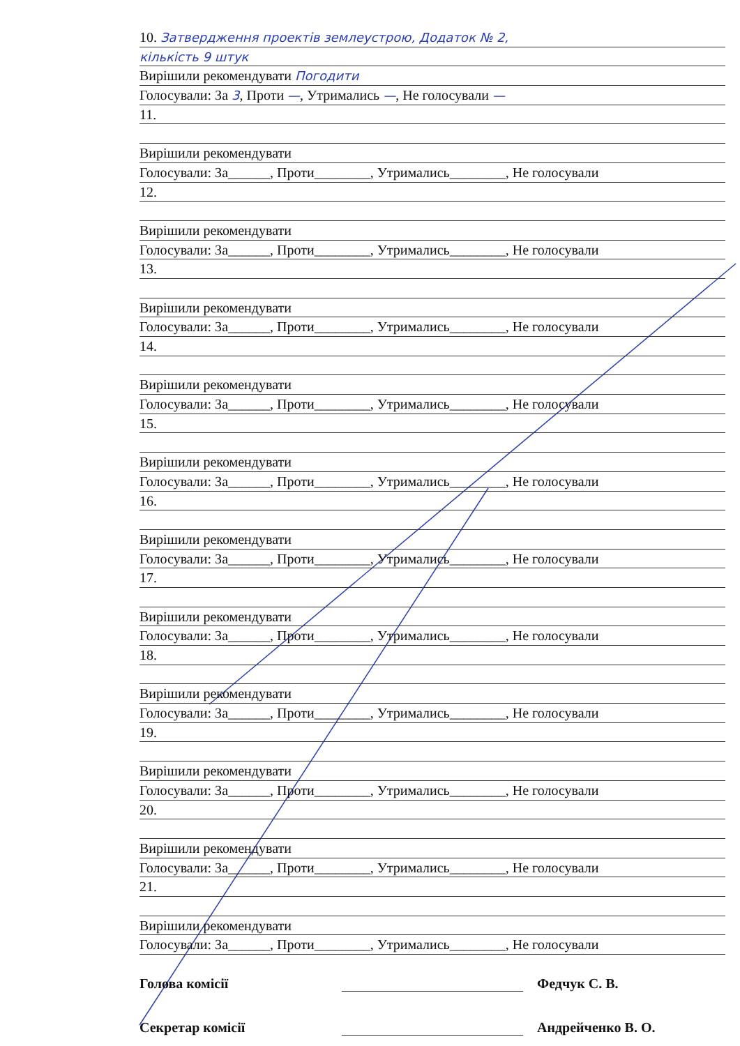10. Затвердження проектів землеустрою, Додаток № 2,
кількість 9 штук
Вирішили рекомендувати Погодити
Голосували: За 3, Проти —, Утримались —, Не голосували —
11.
Вирішили рекомендувати
Голосували: За______, Проти________, Утримались________, Не голосували
12.
Вирішили рекомендувати
Голосували: За______, Проти________, Утримались________, Не голосували
13.
Вирішили рекомендувати
Голосували: За______, Проти________, Утримались________, Не голосували
14.
Вирішили рекомендувати
Голосували: За______, Проти________, Утримались________, Не голосували
15.
Вирішили рекомендувати
Голосували: За______, Проти________, Утримались________, Не голосували
16.
Вирішили рекомендувати
Голосували: За______, Проти________, Утримались________, Не голосували
17.
Вирішили рекомендувати
Голосували: За______, Проти________, Утримались________, Не голосували
18.
Вирішили рекомендувати
Голосували: За______, Проти________, Утримались________, Не голосували
19.
Вирішили рекомендувати
Голосували: За______, Проти________, Утримались________, Не голосували
20.
Вирішили рекомендувати
Голосували: За______, Проти________, Утримались________, Не голосували
21.
Вирішили рекомендувати
Голосували: За______, Проти________, Утримались________, Не голосували
Голова комісії Федчук С. В.
Секретар комісії Андрейченко В. О.